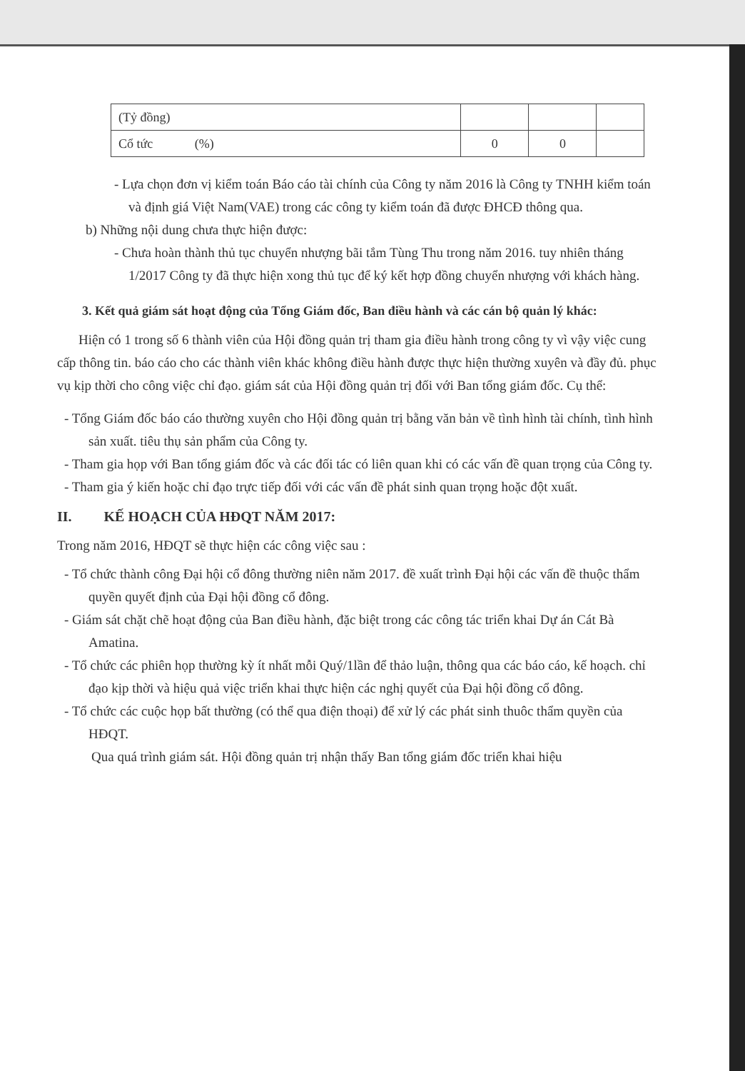| (Tỷ đồng) | | | |
| Cổ tức (%) | 0 | 0 | |
- Lựa chọn đơn vị kiểm toán Báo cáo tài chính của Công ty năm 2016 là Công ty TNHH kiểm toán và định giá Việt Nam(VAE) trong các công ty kiểm toán đã được ĐHCĐ thông qua.
b) Những nội dung chưa thực hiện được:
- Chưa hoàn thành thủ tục chuyển nhượng bãi tắm Tùng Thu trong năm 2016. tuy nhiên tháng 1/2017 Công ty đã thực hiện xong thủ tục để ký kết hợp đồng chuyển nhượng với khách hàng.
3. Kết quả giám sát hoạt động của Tổng Giám đốc, Ban điều hành và các cán bộ quản lý khác:
Hiện có 1 trong số 6 thành viên của Hội đồng quản trị tham gia điều hành trong công ty vì vậy việc cung cấp thông tin. báo cáo cho các thành viên khác không điều hành được thực hiện thường xuyên và đầy đủ. phục vụ kịp thời cho công việc chỉ đạo. giám sát của Hội đồng quản trị đối với Ban tổng giám đốc. Cụ thể:
- Tổng Giám đốc báo cáo thường xuyên cho Hội đồng quản trị bằng văn bản về tình hình tài chính, tình hình sản xuất. tiêu thụ sản phẩm của Công ty.
- Tham gia họp với Ban tổng giám đốc và các đối tác có liên quan khi có các vấn đề quan trọng của Công ty.
- Tham gia ý kiến hoặc chỉ đạo trực tiếp đối với các vấn đề phát sinh quan trọng hoặc đột xuất.
II. KẾ HOẠCH CỦA HĐQT NĂM 2017:
Trong năm 2016, HĐQT sẽ thực hiện các công việc sau :
- Tổ chức thành công Đại hội cổ đông thường niên năm 2017. đề xuất trình Đại hội các vấn đề thuộc thẩm quyền quyết định của Đại hội đồng cổ đông.
- Giám sát chặt chẽ hoạt động của Ban điều hành, đặc biệt trong các công tác triển khai Dự án Cát Bà Amatina.
- Tổ chức các phiên họp thường kỳ ít nhất mỗi Quý/1lần để thảo luận, thông qua các báo cáo, kế hoạch. chỉ đạo kịp thời và hiệu quả việc triển khai thực hiện các nghị quyết của Đại hội đồng cổ đông.
- Tổ chức các cuộc họp bất thường (có thể qua điện thoại) để xử lý các phát sinh thuôc thẩm quyền của HĐQT.
Qua quá trình giám sát. Hội đồng quản trị nhận thấy Ban tổng giám đốc triển khai hiệu